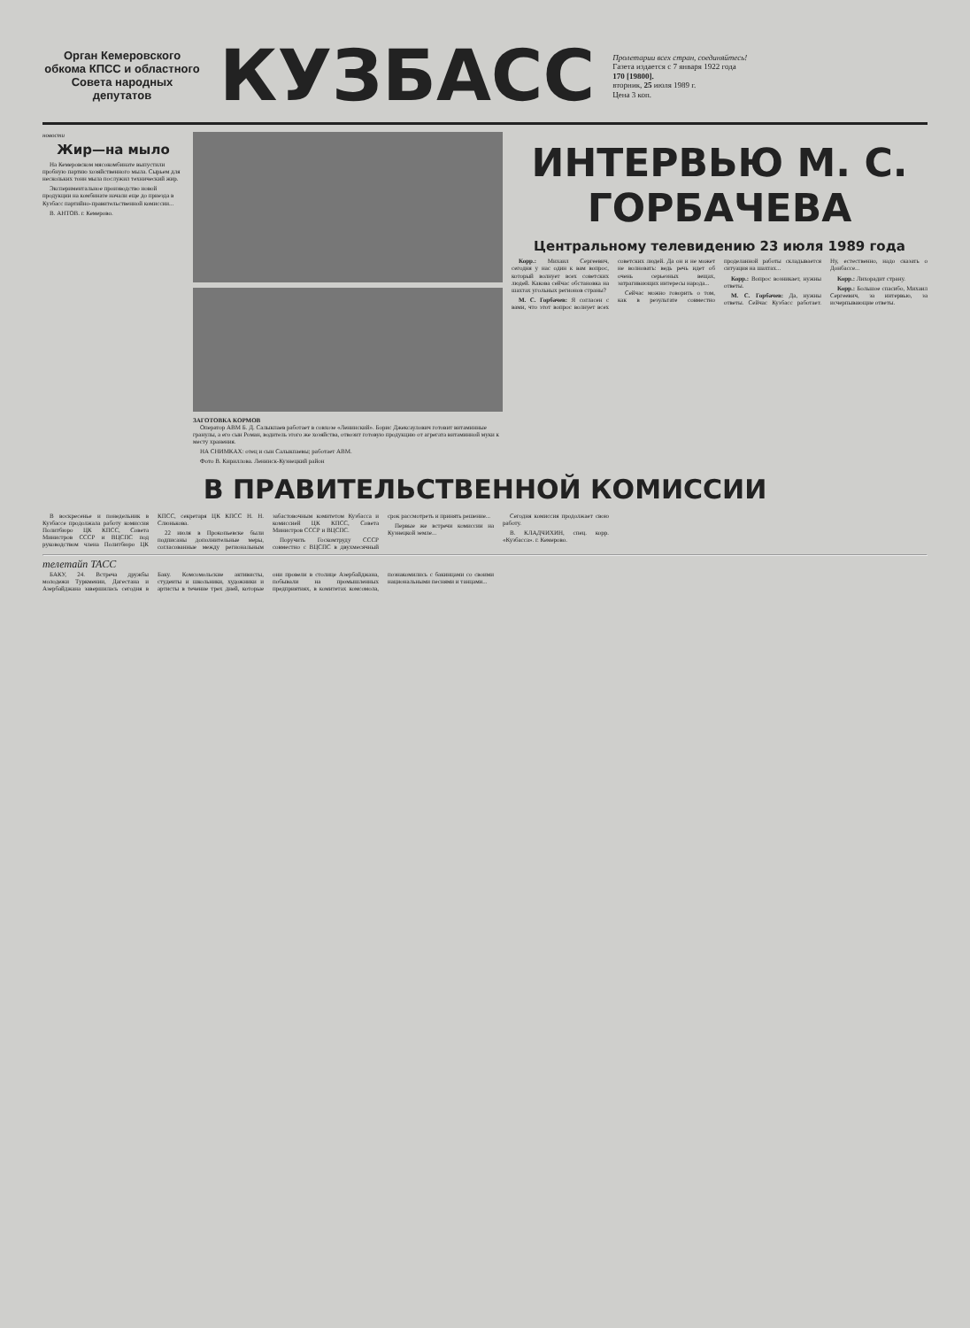Орган Кемеровского обкома КПСС и областного Совета народных депутатов
КУЗБАСС
Пролетарии всех стран, соединяйтесь!
Газета издается с 7 января 1922 года
170 [19800].
вторник, 25 июля 1989 г.
Цена 3 коп.
новости
Жир—на мыло
На Кемеровском мясокомбинате выпустили пробную партию хозяйственного мыла. Сырьем для нескольких тонн мыла послужил технический жир.
Экспериментальное производство новой продукции на комбинате начали еще до приезда в Кузбасс партийно-правительственной комиссии...
В. АНТОВ. г. Кемерово.
ЗАГОТОВКА КОРМОВ
Оператор АВМ Б. Д. Салыкпаев работает в совхозе «Ленинский». Борис Джексаулович готовит витаминные гранулы, а его сын Роман, водитель этого же хозяйства, отвозит готовую продукцию от агрегата витаминной муки к месту хранения.
НА СНИМКАХ: отец и сын Салыкпаевы; работает АВМ.
Фото В. Кириллова. Ленинск-Кузнецкий район
ИНТЕРВЬЮ М. С. ГОРБАЧЕВА
Центральному телевидению 23 июля 1989 года
Корр.: Михаил Сергеевич, сегодня у нас один к вам вопрос, который волнует всех советских людей. Какова сейчас обстановка на шахтах угольных регионов страны?
М. С. Горбачев: Я согласен с вами, что этот вопрос волнует всех советских людей. Да он и не может не волновать: ведь речь идет об очень серьезных вещах, затрагивающих интересы народа...
Сейчас можно говорить о том, как в результате совместно проделанной работы складывается ситуация на шахтах...
Корр.: Вопрос возникает, нужны ответы.
М. С. Горбачев: Да, нужны ответы. Сейчас Кузбасс работает. Ну, естественно, надо сказать о Донбассе...
Корр.: Лихорадит страну.
Корр.: Большое спасибо, Михаил Сергеевич, за интервью, за исчерпывающие ответы.
В ПРАВИТЕЛЬСТВЕННОЙ КОМИССИИ
В воскресенье и понедельник в Кузбассе продолжала работу комиссия Политбюро ЦК КПСС, Совета Министров СССР и ВЦСПС под руководством члена Политбюро ЦК КПСС, секретаря ЦК КПСС Н. Н. Слюнькова.
22 июля в Прокопьевске были подписаны дополнительные меры, согласованные между региональным забастовочным комитетом Кузбасса и комиссией ЦК КПСС, Совета Министров СССР и ВЦСПС.
Поручить Госкомтруду СССР совместно с ВЦСПС в двухмесячный срок рассмотреть и принять решение...
Первые же встречи комиссии на Кузнецкой земле...
Сегодня комиссия продолжает свою работу.
В. КЛАДЧИХИН, спец. корр. «Кузбасса». г. Кемерово.
телетайп ТАСС
БАКУ, 24. Встреча дружбы молодежи Туркмении, Дагестана и Азербайджана завершилась сегодня в Баку. Комсомольские активисты, студенты и школьники, художники и артисты в течение трех дней, которые они провели в столице Азербайджана, побывали на промышленных предприятиях, в комитетах комсомола, познакомились с бакинцами со своими национальными песнями и танцами...